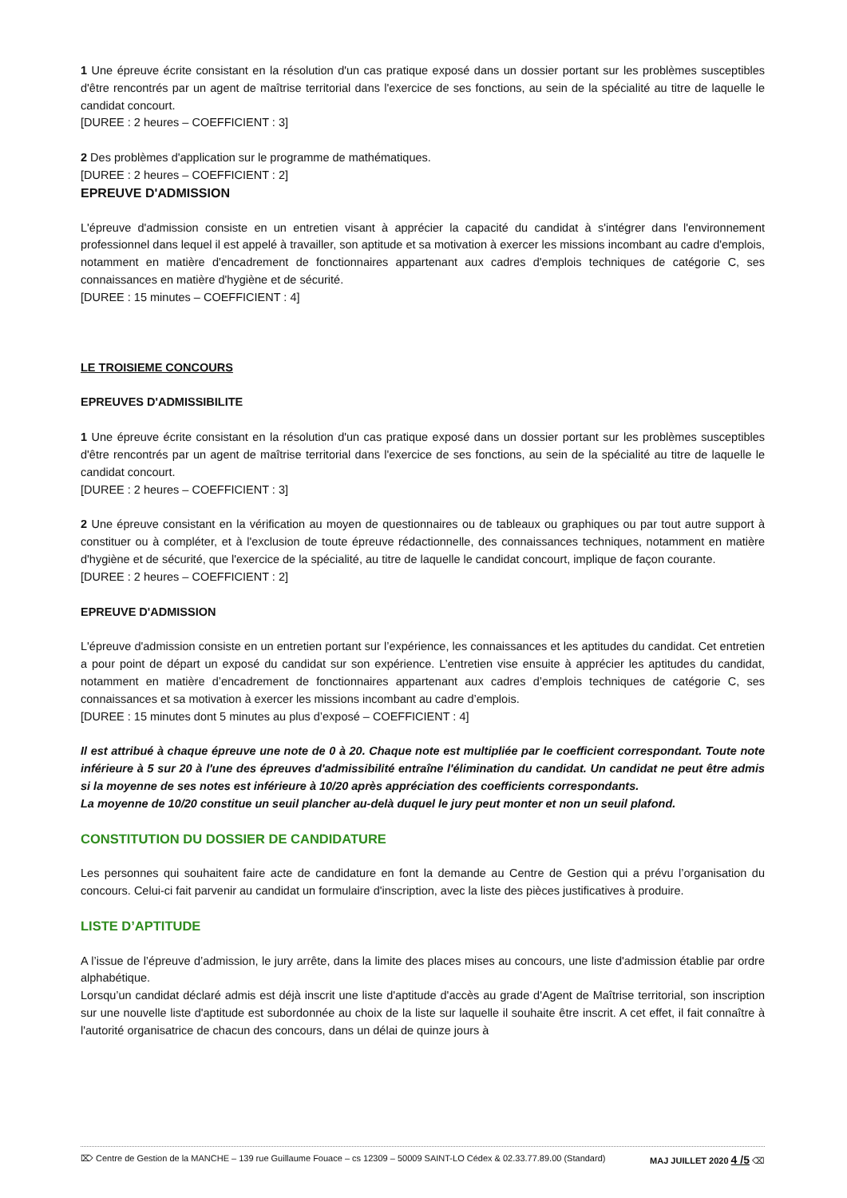1 Une épreuve écrite consistant en la résolution d'un cas pratique exposé dans un dossier portant sur les problèmes susceptibles d'être rencontrés par un agent de maîtrise territorial dans l'exercice de ses fonctions, au sein de la spécialité au titre de laquelle le candidat concourt.
[DUREE : 2 heures – COEFFICIENT : 3]
2 Des problèmes d'application sur le programme de mathématiques.
[DUREE : 2 heures – COEFFICIENT : 2]
EPREUVE D'ADMISSION
L'épreuve d'admission consiste en un entretien visant à apprécier la capacité du candidat à s'intégrer dans l'environnement professionnel dans lequel il est appelé à travailler, son aptitude et sa motivation à exercer les missions incombant au cadre d'emplois, notamment en matière d'encadrement de fonctionnaires appartenant aux cadres d'emplois techniques de catégorie C, ses connaissances en matière d'hygiène et de sécurité.
[DUREE : 15 minutes – COEFFICIENT : 4]
LE TROISIEME CONCOURS
EPREUVES D'ADMISSIBILITE
1 Une épreuve écrite consistant en la résolution d'un cas pratique exposé dans un dossier portant sur les problèmes susceptibles d'être rencontrés par un agent de maîtrise territorial dans l'exercice de ses fonctions, au sein de la spécialité au titre de laquelle le candidat concourt.
[DUREE : 2 heures – COEFFICIENT : 3]
2 Une épreuve consistant en la vérification au moyen de questionnaires ou de tableaux ou graphiques ou par tout autre support à constituer ou à compléter, et à l'exclusion de toute épreuve rédactionnelle, des connaissances techniques, notamment en matière d'hygiène et de sécurité, que l'exercice de la spécialité, au titre de laquelle le candidat concourt, implique de façon courante.
[DUREE : 2 heures – COEFFICIENT : 2]
EPREUVE D'ADMISSION
L'épreuve d'admission consiste en un entretien portant sur l’expérience, les connaissances et les aptitudes du candidat. Cet entretien a pour point de départ un exposé du candidat sur son expérience. L’entretien vise ensuite à apprécier les aptitudes du candidat, notamment en matière d’encadrement de fonctionnaires appartenant aux cadres d’emplois techniques de catégorie C, ses connaissances et sa motivation à exercer les missions incombant au cadre d’emplois.
[DUREE : 15 minutes dont 5 minutes au plus d’exposé – COEFFICIENT : 4]
Il est attribué à chaque épreuve une note de 0 à 20. Chaque note est multipliée par le coefficient correspondant. Toute note inférieure à 5 sur 20 à l'une des épreuves d'admissibilité entraîne l'élimination du candidat. Un candidat ne peut être admis si la moyenne de ses notes est inférieure à 10/20 après appréciation des coefficients correspondants.
La moyenne de 10/20 constitue un seuil plancher au-delà duquel le jury peut monter et non un seuil plafond.
CONSTITUTION DU DOSSIER DE CANDIDATURE
Les personnes qui souhaitent faire acte de candidature en font la demande au Centre de Gestion qui a prévu l’organisation du concours. Celui-ci fait parvenir au candidat un formulaire d'inscription, avec la liste des pièces justificatives à produire.
LISTE D’APTITUDE
A l’issue de l’épreuve d’admission, le jury arrête, dans la limite des places mises au concours, une liste d'admission établie par ordre alphabétique.
Lorsqu’un candidat déclaré admis est déjà inscrit une liste d'aptitude d'accès au grade d'Agent de Maîtrise territorial, son inscription sur une nouvelle liste d'aptitude est subordonnée au choix de la liste sur laquelle il souhaite être inscrit. A cet effet, il fait connaître à l'autorité organisatrice de chacun des concours, dans un délai de quinze jours à
⌦ Centre de Gestion de la MANCHE – 139 rue Guillaume Fouace – cs 12309 – 50009 SAINT-LO Cédex & 02.33.77.89.00 (Standard) MAJ JUILLET 2020 4 /5 ⌫